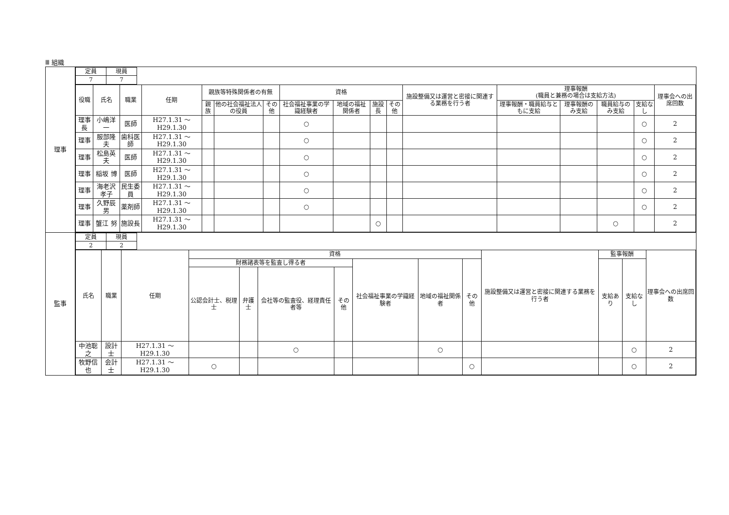Ⅲ 組織
| 理事 | / 定員 / 現員 / / 7 / 7 / / 役職 / 氏名 / 職業 / 任期 / 親族等特殊関係者の有無 / / / 資格 / / / / 施設整備又は運営と密接に関連する業務を行う者 / 理事報酬 (職員と兼務の場合は支給方法) / / / / 理事会への出席回数 / / --- / --- / --- / --- / --- / --- / --- / --- / --- / --- / --- / --- / --- / --- / --- / --- / --- / / / / / / 親族 / 他の社会福祉法人の役員 / その他 / 社会福祉事業の学識経験者 / 地域の福祉関係者 / 施設長 / その他 / / 理事報酬・職員給与ともに支給 / 理事報酬のみ支給 / 職員給与のみ支給 / 支給なし / / / 理事長 / 小嶋洋一 / 医師 / H27.1.31 ～ H29.1.30 / / / / ○ / / / / / / / / ○ / 2 / / 理事 / 服部隆夫 / 歯科医師 / H27.1.31 ～ H29.1.30 / / / / ○ / / / / / / / / ○ / 2 / / 理事 / 松島英夫 / 医師 / H27.1.31 ～ H29.1.30 / / / / ○ / / / / / / / / ○ / 2 / / 理事 / 稲坂 博 / 医師 / H27.1.31 ～ H29.1.30 / / / / ○ / / / / / / / / ○ / 2 / / 理事 / 海老沢孝子 / 民生委員 / H27.1.31 ～ H29.1.30 / / / / ○ / / / / / / / / ○ / 2 / / 理事 / 久野辰男 / 薬剤師 / H27.1.31 ～ H29.1.30 / / / / ○ / / / / / / / / ○ / 2 / / 理事 / 蟹江 努 / 施設長 / H27.1.31 ～ H29.1.30 / / / / / / ○ / / / / / ○ / / 2 / |
| 監事 | / 定員 / 現員 / / 2 / 2 / / 氏名 / 職業 / 任期 / 資格 / / / / / / / 施設整備又は運営と密接に関連する業務を行う者 / 監事報酬 / / 理事会への出席回数 / / --- / --- / --- / --- / --- / --- / --- / --- / --- / --- / --- / --- / --- / --- / / / / / 財務諸表等を監査し得る者 / / / / 社会福祉事業の学識経験者 / 地域の福祉関係者 / その他 / / 支給あり / 支給なし / / / / / / 公認会計士、税理士 / 弁護士 / 会社等の監査役、経理責任者等 / その他 / / / / / / / / / 中池聡之 / 設計士 / H27.1.31 ～ H29.1.30 / / / ○ / / / ○ / / / / ○ / 2 / / 牧野信也 / 会計士 / H27.1.31 ～ H29.1.30 / ○ / / / / / / ○ / / / ○ / 2 / |